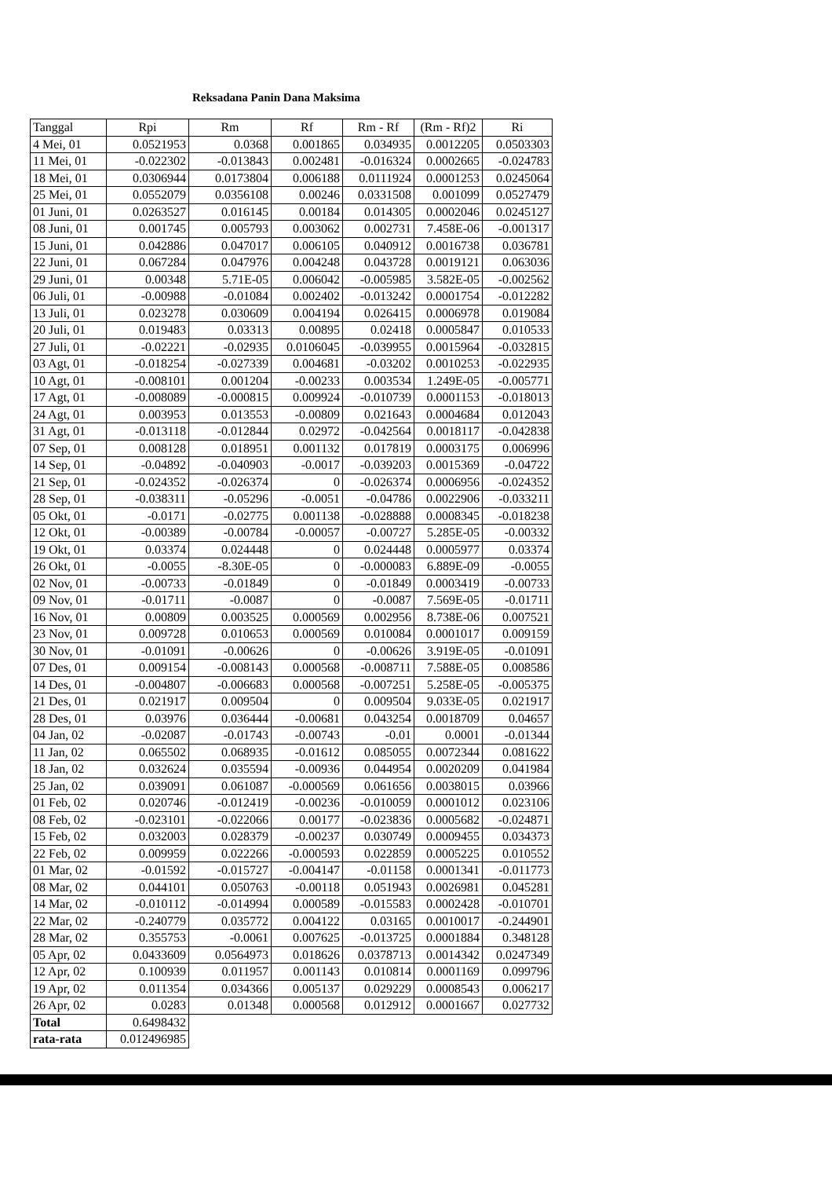Reksadana Panin Dana Maksima
| Tanggal | Rpi | Rm | Rf | Rm - Rf | (Rm - Rf)2 | Ri |
| --- | --- | --- | --- | --- | --- | --- |
| 4 Mei, 01 | 0.0521953 | 0.0368 | 0.001865 | 0.034935 | 0.0012205 | 0.0503303 |
| 11 Mei, 01 | -0.022302 | -0.013843 | 0.002481 | -0.016324 | 0.0002665 | -0.024783 |
| 18 Mei, 01 | 0.0306944 | 0.0173804 | 0.006188 | 0.0111924 | 0.0001253 | 0.0245064 |
| 25 Mei, 01 | 0.0552079 | 0.0356108 | 0.00246 | 0.0331508 | 0.001099 | 0.0527479 |
| 01 Juni, 01 | 0.0263527 | 0.016145 | 0.00184 | 0.014305 | 0.0002046 | 0.0245127 |
| 08 Juni, 01 | 0.001745 | 0.005793 | 0.003062 | 0.002731 | 7.458E-06 | -0.001317 |
| 15 Juni, 01 | 0.042886 | 0.047017 | 0.006105 | 0.040912 | 0.0016738 | 0.036781 |
| 22 Juni, 01 | 0.067284 | 0.047976 | 0.004248 | 0.043728 | 0.0019121 | 0.063036 |
| 29 Juni, 01 | 0.00348 | 5.71E-05 | 0.006042 | -0.005985 | 3.582E-05 | -0.002562 |
| 06 Juli, 01 | -0.00988 | -0.01084 | 0.002402 | -0.013242 | 0.0001754 | -0.012282 |
| 13 Juli, 01 | 0.023278 | 0.030609 | 0.004194 | 0.026415 | 0.0006978 | 0.019084 |
| 20 Juli, 01 | 0.019483 | 0.03313 | 0.00895 | 0.02418 | 0.0005847 | 0.010533 |
| 27 Juli, 01 | -0.02221 | -0.02935 | 0.0106045 | -0.039955 | 0.0015964 | -0.032815 |
| 03 Agt, 01 | -0.018254 | -0.027339 | 0.004681 | -0.03202 | 0.0010253 | -0.022935 |
| 10 Agt, 01 | -0.008101 | 0.001204 | -0.00233 | 0.003534 | 1.249E-05 | -0.005771 |
| 17 Agt, 01 | -0.008089 | -0.000815 | 0.009924 | -0.010739 | 0.0001153 | -0.018013 |
| 24 Agt, 01 | 0.003953 | 0.013553 | -0.00809 | 0.021643 | 0.0004684 | 0.012043 |
| 31 Agt, 01 | -0.013118 | -0.012844 | 0.02972 | -0.042564 | 0.0018117 | -0.042838 |
| 07 Sep, 01 | 0.008128 | 0.018951 | 0.001132 | 0.017819 | 0.0003175 | 0.006996 |
| 14 Sep, 01 | -0.04892 | -0.040903 | -0.0017 | -0.039203 | 0.0015369 | -0.04722 |
| 21 Sep, 01 | -0.024352 | -0.026374 | 0 | -0.026374 | 0.0006956 | -0.024352 |
| 28 Sep, 01 | -0.038311 | -0.05296 | -0.0051 | -0.04786 | 0.0022906 | -0.033211 |
| 05 Okt, 01 | -0.0171 | -0.02775 | 0.001138 | -0.028888 | 0.0008345 | -0.018238 |
| 12 Okt, 01 | -0.00389 | -0.00784 | -0.00057 | -0.00727 | 5.285E-05 | -0.00332 |
| 19 Okt, 01 | 0.03374 | 0.024448 | 0 | 0.024448 | 0.0005977 | 0.03374 |
| 26 Okt, 01 | -0.0055 | -8.30E-05 | 0 | -0.000083 | 6.889E-09 | -0.0055 |
| 02 Nov, 01 | -0.00733 | -0.01849 | 0 | -0.01849 | 0.0003419 | -0.00733 |
| 09 Nov, 01 | -0.01711 | -0.0087 | 0 | -0.0087 | 7.569E-05 | -0.01711 |
| 16 Nov, 01 | 0.00809 | 0.003525 | 0.000569 | 0.002956 | 8.738E-06 | 0.007521 |
| 23 Nov, 01 | 0.009728 | 0.010653 | 0.000569 | 0.010084 | 0.0001017 | 0.009159 |
| 30 Nov, 01 | -0.01091 | -0.00626 | 0 | -0.00626 | 3.919E-05 | -0.01091 |
| 07 Des, 01 | 0.009154 | -0.008143 | 0.000568 | -0.008711 | 7.588E-05 | 0.008586 |
| 14 Des, 01 | -0.004807 | -0.006683 | 0.000568 | -0.007251 | 5.258E-05 | -0.005375 |
| 21 Des, 01 | 0.021917 | 0.009504 | 0 | 0.009504 | 9.033E-05 | 0.021917 |
| 28 Des, 01 | 0.03976 | 0.036444 | -0.00681 | 0.043254 | 0.0018709 | 0.04657 |
| 04 Jan, 02 | -0.02087 | -0.01743 | -0.00743 | -0.01 | 0.0001 | -0.01344 |
| 11 Jan, 02 | 0.065502 | 0.068935 | -0.01612 | 0.085055 | 0.0072344 | 0.081622 |
| 18 Jan, 02 | 0.032624 | 0.035594 | -0.00936 | 0.044954 | 0.0020209 | 0.041984 |
| 25 Jan, 02 | 0.039091 | 0.061087 | -0.000569 | 0.061656 | 0.0038015 | 0.03966 |
| 01 Feb, 02 | 0.020746 | -0.012419 | -0.00236 | -0.010059 | 0.0001012 | 0.023106 |
| 08 Feb, 02 | -0.023101 | -0.022066 | 0.00177 | -0.023836 | 0.0005682 | -0.024871 |
| 15 Feb, 02 | 0.032003 | 0.028379 | -0.00237 | 0.030749 | 0.0009455 | 0.034373 |
| 22 Feb, 02 | 0.009959 | 0.022266 | -0.000593 | 0.022859 | 0.0005225 | 0.010552 |
| 01 Mar, 02 | -0.01592 | -0.015727 | -0.004147 | -0.01158 | 0.0001341 | -0.011773 |
| 08 Mar, 02 | 0.044101 | 0.050763 | -0.00118 | 0.051943 | 0.0026981 | 0.045281 |
| 14 Mar, 02 | -0.010112 | -0.014994 | 0.000589 | -0.015583 | 0.0002428 | -0.010701 |
| 22 Mar, 02 | -0.240779 | 0.035772 | 0.004122 | 0.03165 | 0.0010017 | -0.244901 |
| 28 Mar, 02 | 0.355753 | -0.0061 | 0.007625 | -0.013725 | 0.0001884 | 0.348128 |
| 05 Apr, 02 | 0.0433609 | 0.0564973 | 0.018626 | 0.0378713 | 0.0014342 | 0.0247349 |
| 12 Apr, 02 | 0.100939 | 0.011957 | 0.001143 | 0.010814 | 0.0001169 | 0.099796 |
| 19 Apr, 02 | 0.011354 | 0.034366 | 0.005137 | 0.029229 | 0.0008543 | 0.006217 |
| 26 Apr, 02 | 0.0283 | 0.01348 | 0.000568 | 0.012912 | 0.0001667 | 0.027732 |
| Total | 0.6498432 | | | | | |
| rata-rata | 0.012496985 | | | | | |